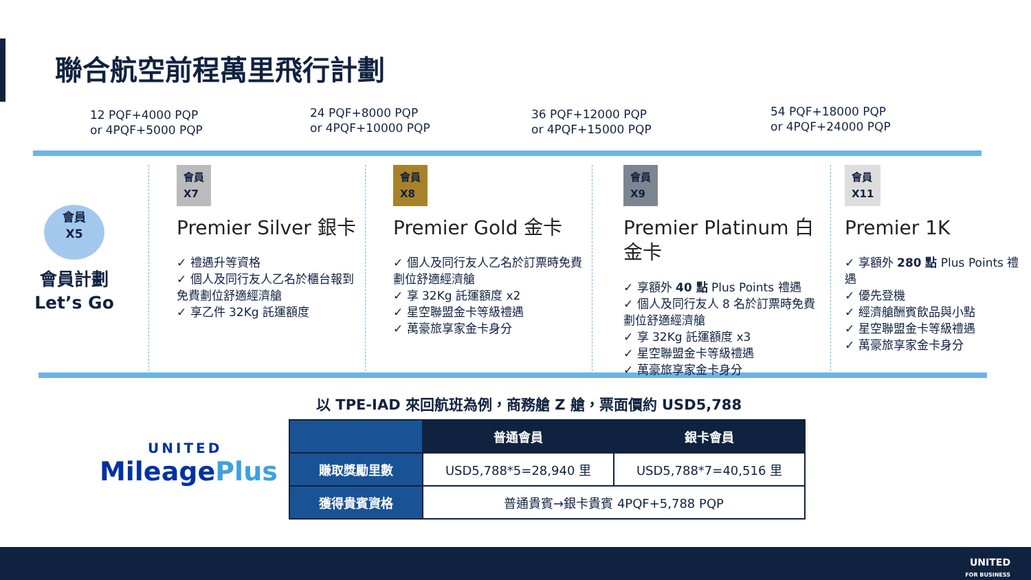聯合航空前程萬里飛行計劃
12 PQF+4000 PQP
or 4PQF+5000 PQP
24 PQF+8000 PQP
or 4PQF+10000 PQP
36 PQF+12000 PQP
or 4PQF+15000 PQP
54 PQF+18000 PQP
or 4PQF+24000 PQP
會員
X5
會員計劃
Let’s Go
會員
X7
Premier Silver 銀卡
✓ 禮遇升等資格
✓ 個人及同行友人乙名於櫃台報到免費劃位舒適經濟艙
✓ 享乙件 32Kg 託運額度
會員
X8
Premier Gold 金卡
✓ 個人及同行友人乙名於訂票時免費劃位舒適經濟艙
✓ 享 32Kg 託運額度 x2
✓ 星空聯盟金卡等級禮遇
✓ 萬豪旅享家金卡身分
會員
X9
Premier Platinum 白金卡
✓ 享額外 40 點 Plus Points 禮遇
✓ 個人及同行友人 8 名於訂票時免費劃位舒適經濟艙
✓ 享 32Kg 託運額度 x3
✓ 星空聯盟金卡等級禮遇
✓ 萬豪旅享家金卡身分
會員
X11
Premier 1K
✓ 享額外 280 點 Plus Points 禮遇
✓ 優先登機
✓ 經濟艙酬賓飲品與小點
✓ 星空聯盟金卡等級禮遇
✓ 萬豪旅享家金卡身分
以 TPE-IAD 來回航班為例，商務艙 Z 艙，票面價約 USD5,788
| | 普通會員 | 銀卡會員 |
| --- | --- | --- |
| 賺取獎勵里數 | USD5,788*5=28,940 里 | USD5,788*7=40,516 里 |
| 獲得貴賓資格 | 普通貴賓→銀卡貴賓 4PQF+5,788 PQP | |
UNITED
MileagePlus
UNITED
FOR BUSINESS